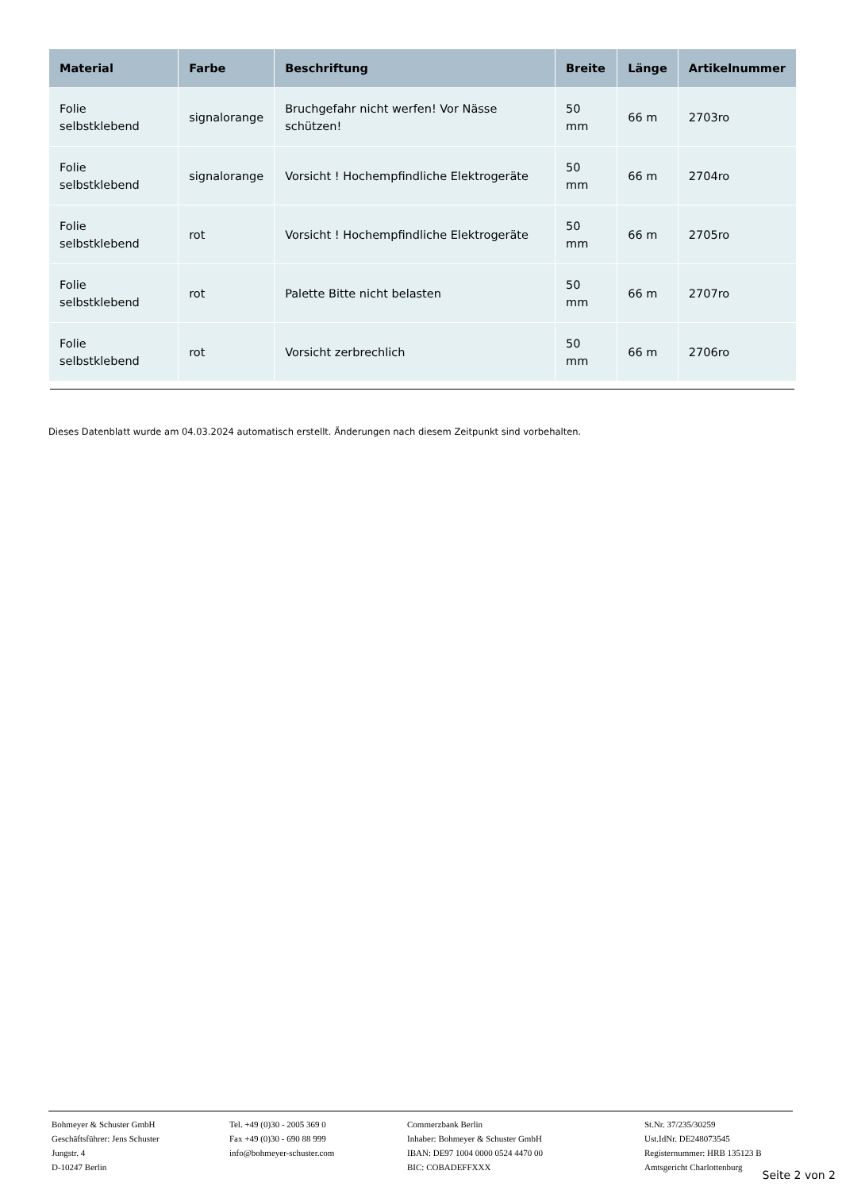| Material | Farbe | Beschriftung | Breite | Länge | Artikelnummer |
| --- | --- | --- | --- | --- | --- |
| Folie selbstklebend | signalorange | Bruchgefahr nicht werfen! Vor Nässe schützen! | 50 mm | 66 m | 2703ro |
| Folie selbstklebend | signalorange | Vorsicht ! Hochempfindliche Elektrogeräte | 50 mm | 66 m | 2704ro |
| Folie selbstklebend | rot | Vorsicht ! Hochempfindliche Elektrogeräte | 50 mm | 66 m | 2705ro |
| Folie selbstklebend | rot | Palette Bitte nicht belasten | 50 mm | 66 m | 2707ro |
| Folie selbstklebend | rot | Vorsicht zerbrechlich | 50 mm | 66 m | 2706ro |
Dieses Datenblatt wurde am 04.03.2024 automatisch erstellt. Änderungen nach diesem Zeitpunkt sind vorbehalten.
Bohmeyer & Schuster GmbH
Geschäftsführer: Jens Schuster
Jungstr. 4
D-10247 Berlin
Tel. +49 (0)30 - 2005 369 0
Fax +49 (0)30 - 690 88 999
info@bohmeyer-schuster.com
Commerzbank Berlin
Inhaber: Bohmeyer & Schuster GmbH
IBAN: DE97 1004 0000 0524 4470 00
BIC: COBADEFFXXX
St.Nr. 37/235/30259
Ust.IdNr. DE248073545
Registernummer: HRB 135123 B
Amtsgericht Charlottenburg
Seite 2 von 2